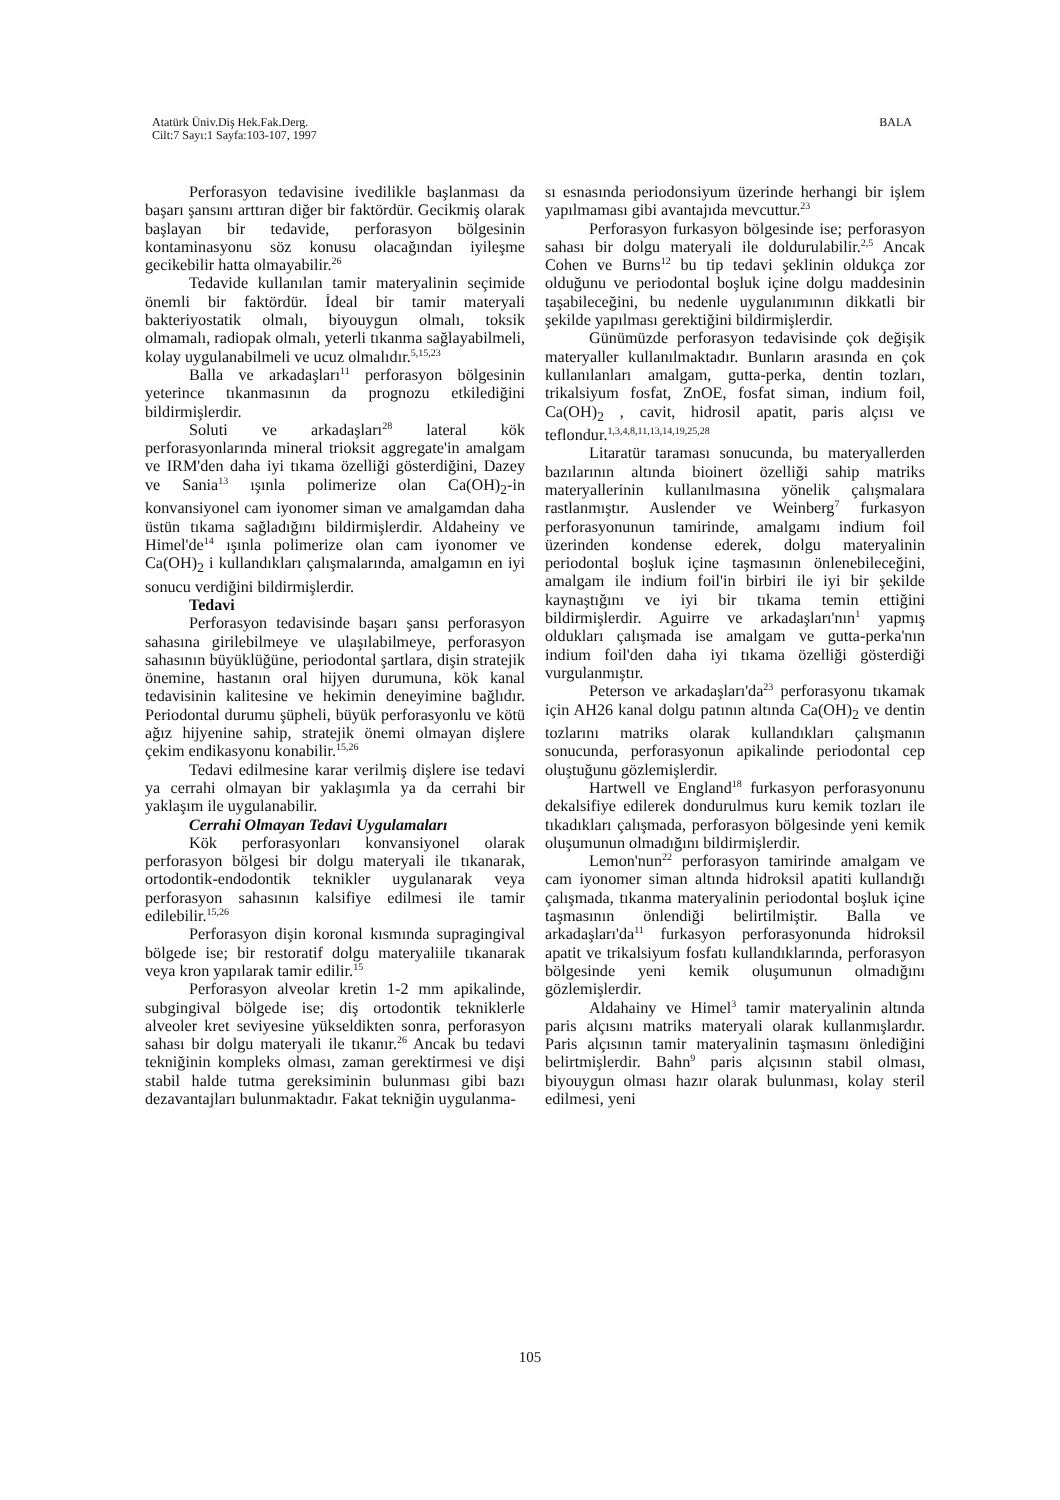Atatürk Üniv.Diş Hek.Fak.Derg.
Cilt:7 Sayı:1 Sayfa:103-107, 1997
BALA
Perforasyon tedavisine ivedilikle başlanması da başarı şansını arttıran diğer bir faktördür. Gecikmiş olarak başlayan bir tedavide, perforasyon bölgesinin kontaminasyonu söz konusu olacağından iyileşme gecikebilir hatta olmayabilir.<sup>26</sup>
Tedavide kullanılan tamir materyalinin seçimide önemli bir faktördür. İdeal bir tamir materyali bakteriyostatik olmalı, biyouygun olmalı, toksik olmamalı, radiopak olmalı, yeterli tıkanma sağlayabilmeli, kolay uygulanabilmeli ve ucuz olmalıdır.<sup>5,15,23</sup>
Balla ve arkadaşları<sup>11</sup> perforasyon bölgesinin yeterince tıkanmasının da prognozu etkilediğini bildirmişlerdir.
Soluti ve arkadaşları<sup>28</sup> lateral kök perforasyonlarında mineral trioksit aggregate'in amalgam ve IRM'den daha iyi tıkama özelliği gösterdiğini, Dazey ve Sania<sup>13</sup> ışınla polimerize olan Ca(OH)<sub>2</sub>-in konvansiyonel cam iyonomer siman ve amalgamdan daha üstün tıkama sağladığını bildirmişlerdir. Aldaheiny ve Himel'de<sup>14</sup> ışınla polimerize olan cam iyonomer ve Ca(OH)<sub>2</sub> i kullandıkları çalışmalarında, amalgamın en iyi sonucu verdiğini bildirmişlerdir.
Tedavi
Perforasyon tedavisinde başarı şansı perforasyon sahasına girilebilmeye ve ulaşılabilmeye, perforasyon sahasının büyüklüğüne, periodontal şartlara, dişin stratejik önemine, hastanın oral hijyen durumuna, kök kanal tedavisinin kalitesine ve hekimin deneyimine bağlıdır. Periodontal durumu şüpheli, büyük perforasyonlu ve kötü ağız hijyenine sahip, stratejik önemi olmayan dişlere çekim endikasyonu konabilir.<sup>15,26</sup>
Tedavi edilmesine karar verilmiş dişlere ise tedavi ya cerrahi olmayan bir yaklaşımla ya da cerrahi bir yaklaşım ile uygulanabilir.
Cerrahi Olmayan Tedavi Uygulamaları
Kök perforasyonları konvansiyonel olarak perforasyon bölgesi bir dolgu materyali ile tıkanarak, ortodontik-endodontik teknikler uygulanarak veya perforasyon sahasının kalsifiye edilmesi ile tamir edilebilir.<sup>15,26</sup>
Perforasyon dişin koronal kısmında supragingival bölgede ise; bir restoratif dolgu materyaliile tıkanarak veya kron yapılarak tamir edilir.<sup>15</sup>
Perforasyon alveolar kretin 1-2 mm apikalinde, subgingival bölgede ise; diş ortodontik tekniklerle alveoler kret seviyesine yükseldikten sonra, perforasyon sahası bir dolgu materyali ile tıkanır.<sup>26</sup> Ancak bu tedavi tekniğinin kompleks olması, zaman gerektirmesi ve dişi stabil halde tutma gereksiminin bulunması gibi bazı dezavantajları bulunmaktadır. Fakat tekniğin uygulanma-
sı esnasında periodonsiyum üzerinde herhangi bir işlem yapılmaması gibi avantajıda mevcuttur.<sup>23</sup>
Perforasyon furkasyon bölgesinde ise; perforasyon sahası bir dolgu materyali ile doldurulabilir.<sup>2,5</sup> Ancak Cohen ve Burns<sup>12</sup> bu tip tedavi şeklinin oldukça zor olduğunu ve periodontal boşluk içine dolgu maddesinin taşabileceğini, bu nedenle uygulanımının dikkatli bir şekilde yapılması gerektiğini bildirmişlerdir.
Günümüzde perforasyon tedavisinde çok değişik materyaller kullanılmaktadır. Bunların arasında en çok kullanılanları amalgam, gutta-perka, dentin tozları, trikalsiyum fosfat, ZnOE, fosfat siman, indium foil, Ca(OH)<sub>2</sub> , cavit, hidrosil apatit, paris alçısı ve teflondur.<sup>1,3,4,8,11,13,14,19,25,28</sup>
Litaratür taraması sonucunda, bu materyallerden bazılarının altında bioinert özelliği sahip matriks materyallerinin kullanılmasına yönelik çalışmalara rastlanmıştır. Auslender ve Weinberg<sup>7</sup> furkasyon perforasyonunun tamirinde, amalgamı indium foil üzerinden kondense ederek, dolgu materyalinin periodontal boşluk içine taşmasının önlenebileceğini, amalgam ile indium foil'in birbiri ile iyi bir şekilde kaynaştığını ve iyi bir tıkama temin ettiğini bildirmişlerdir. Aguirre ve arkadaşları'nın<sup>1</sup> yapmış oldukları çalışmada ise amalgam ve gutta-perka'nın indium foil'den daha iyi tıkama özelliği gösterdiği vurgulanmıştır.
Peterson ve arkadaşları'da<sup>23</sup> perforasyonu tıkamak için AH26 kanal dolgu patının altında Ca(OH)<sub>2</sub> ve dentin tozlarını matriks olarak kullandıkları çalışmanın sonucunda, perforasyonun apikalinde periodontal cep oluştuğunu gözlemişlerdir.
Hartwell ve England<sup>18</sup> furkasyon perforasyonunu dekalsifiye edilerek dondurulmus kuru kemik tozları ile tıkadıkları çalışmada, perforasyon bölgesinde yeni kemik oluşumunun olmadığını bildirmişlerdir.
Lemon'nun<sup>22</sup> perforasyon tamirinde amalgam ve cam iyonomer siman altında hidroksil apatiti kullandığı çalışmada, tıkanma materyalinin periodontal boşluk içine taşmasının önlendiği belirtilmiştir. Balla ve arkadaşları'da<sup>11</sup> furkasyon perforasyonunda hidroksil apatit ve trikalsiyum fosfatı kullandıklarında, perforasyon bölgesinde yeni kemik oluşumunun olmadığını gözlemişlerdir.
Aldahainy ve Himel<sup>3</sup> tamir materyalinin altında paris alçısını matriks materyali olarak kullanmışlardır. Paris alçısının tamir materyalinin taşmasını önlediğini belirtmişlerdir. Bahn<sup>9</sup> paris alçısının stabil olması, biyouygun olması hazır olarak bulunması, kolay steril edilmesi, yeni
105